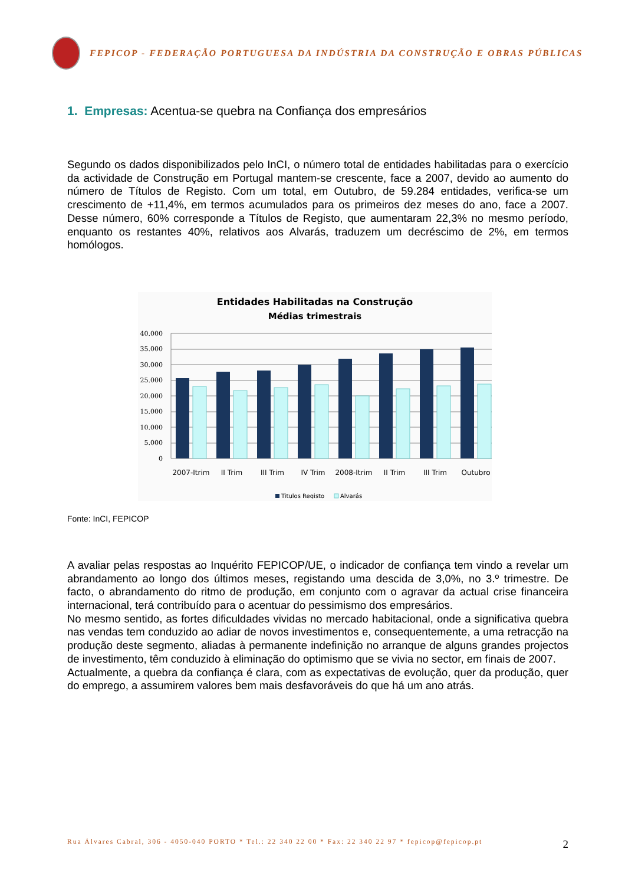FEPICOP - FEDERAÇÃO PORTUGUESA DA INDÚSTRIA DA CONSTRUÇÃO E OBRAS PÚBLICAS
1. Empresas: Acentua-se quebra na Confiança dos empresários
Segundo os dados disponibilizados pelo InCI, o número total de entidades habilitadas para o exercício da actividade de Construção em Portugal mantem-se crescente, face a 2007, devido ao aumento do número de Títulos de Registo. Com um total, em Outubro, de 59.284 entidades, verifica-se um crescimento de +11,4%, em termos acumulados para os primeiros dez meses do ano, face a 2007. Desse número, 60% corresponde a Títulos de Registo, que aumentaram 22,3% no mesmo período, enquanto os restantes 40%, relativos aos Alvarás, traduzem um decréscimo de 2%, em termos homólogos.
Entidades Habilitadas na Construção
Médias trimestrais
40.000
35.000
30.000
25.000
20.000
15.000
10.000
5.000
0
2007-Itrim
II Trim
III Trim
IV Trim
2008-Itrim
II Trim
III Trim
Outubro
Titulos Registo
Alvarás
Fonte: InCI, FEPICOP
A avaliar pelas respostas ao Inquérito FEPICOP/UE, o indicador de confiança tem vindo a revelar um abrandamento ao longo dos últimos meses, registando uma descida de 3,0%, no 3.º trimestre. De facto, o abrandamento do ritmo de produção, em conjunto com o agravar da actual crise financeira internacional, terá contribuído para o acentuar do pessimismo dos empresários.
No mesmo sentido, as fortes dificuldades vividas no mercado habitacional, onde a significativa quebra nas vendas tem conduzido ao adiar de novos investimentos e, consequentemente, a uma retracção na produção deste segmento, aliadas à permanente indefinição no arranque de alguns grandes projectos de investimento, têm conduzido à eliminação do optimismo que se vivia no sector, em finais de 2007.
Actualmente, a quebra da confiança é clara, com as expectativas de evolução, quer da produção, quer do emprego, a assumirem valores bem mais desfavoráveis do que há um ano atrás.
Rua Álvares Cabral, 306 - 4050-040 PORTO * Tel.: 22 340 22 00 * Fax: 22 340 22 97 * fepicop@fepicop.pt 2